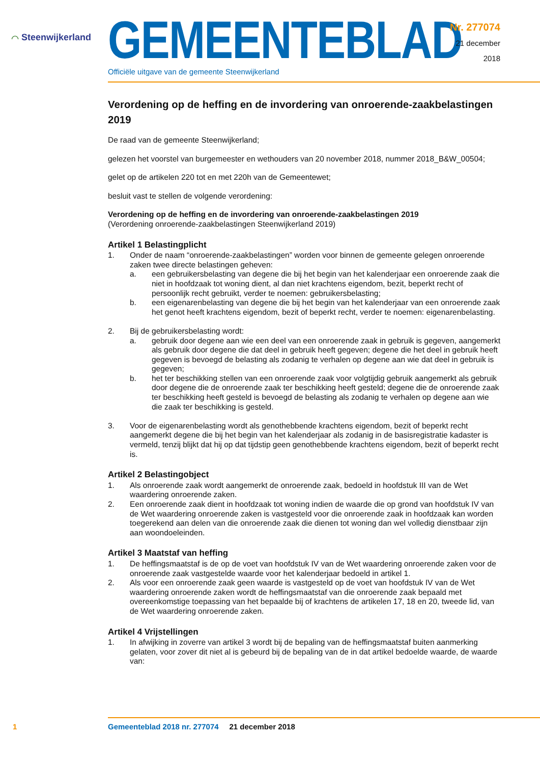⌒ Steenwijkerland
GEMEENTEBLAD
Officiële uitgave van de gemeente Steenwijkerland
Nr. 277074
21 december
2018
Verordening op de heffing en de invordering van onroerende-zaakbelastingen 2019
De raad van de gemeente Steenwijkerland;
gelezen het voorstel van burgemeester en wethouders van 20 november 2018, nummer 2018_B&W_00504;
gelet op de artikelen 220 tot en met 220h van de Gemeentewet;
besluit vast te stellen de volgende verordening:
Verordening op de heffing en de invordering van onroerende-zaakbelastingen 2019
(Verordening onroerende-zaakbelastingen Steenwijkerland 2019)
Artikel 1 Belastingplicht
1. Onder de naam “onroerende-zaakbelastingen” worden voor binnen de gemeente gelegen onroerende zaken twee directe belastingen geheven:
a. een gebruikersbelasting van degene die bij het begin van het kalenderjaar een onroerende zaak die niet in hoofdzaak tot woning dient, al dan niet krachtens eigendom, bezit, beperkt recht of persoonlijk recht gebruikt, verder te noemen: gebruikersbelasting;
b. een eigenarenbelasting van degene die bij het begin van het kalenderjaar van een onroerende zaak het genot heeft krachtens eigendom, bezit of beperkt recht, verder te noemen: eigenarenbelasting.
2. Bij de gebruikersbelasting wordt:
a. gebruik door degene aan wie een deel van een onroerende zaak in gebruik is gegeven, aangemerkt als gebruik door degene die dat deel in gebruik heeft gegeven; degene die het deel in gebruik heeft gegeven is bevoegd de belasting als zodanig te verhalen op degene aan wie dat deel in gebruik is gegeven;
b. het ter beschikking stellen van een onroerende zaak voor volgtijdig gebruik aangemerkt als gebruik door degene die de onroerende zaak ter beschikking heeft gesteld; degene die de onroerende zaak ter beschikking heeft gesteld is bevoegd de belasting als zodanig te verhalen op degene aan wie die zaak ter beschikking is gesteld.
3. Voor de eigenarenbelasting wordt als genothebbende krachtens eigendom, bezit of beperkt recht aangemerkt degene die bij het begin van het kalenderjaar als zodanig in de basisregistratie kadaster is vermeld, tenzij blijkt dat hij op dat tijdstip geen genothebbende krachtens eigendom, bezit of beperkt recht is.
Artikel 2 Belastingobject
1. Als onroerende zaak wordt aangemerkt de onroerende zaak, bedoeld in hoofdstuk III van de Wet waardering onroerende zaken.
2. Een onroerende zaak dient in hoofdzaak tot woning indien de waarde die op grond van hoofdstuk IV van de Wet waardering onroerende zaken is vastgesteld voor die onroerende zaak in hoofdzaak kan worden toegerekend aan delen van die onroerende zaak die dienen tot woning dan wel volledig dienstbaar zijn aan woondoeleinden.
Artikel 3 Maatstaf van heffing
1. De heffingsmaatstaf is de op de voet van hoofdstuk IV van de Wet waardering onroerende zaken voor de onroerende zaak vastgestelde waarde voor het kalenderjaar bedoeld in artikel 1.
2. Als voor een onroerende zaak geen waarde is vastgesteld op de voet van hoofdstuk IV van de Wet waardering onroerende zaken wordt de heffingsmaatstaf van die onroerende zaak bepaald met overeenkomstige toepassing van het bepaalde bij of krachtens de artikelen 17, 18 en 20, tweede lid, van de Wet waardering onroerende zaken.
Artikel 4 Vrijstellingen
1. In afwijking in zoverre van artikel 3 wordt bij de bepaling van de heffingsmaatstaf buiten aanmerking gelaten, voor zover dit niet al is gebeurd bij de bepaling van de in dat artikel bedoelde waarde, de waarde van:
1 Gemeenteblad 2018 nr. 277074 21 december 2018